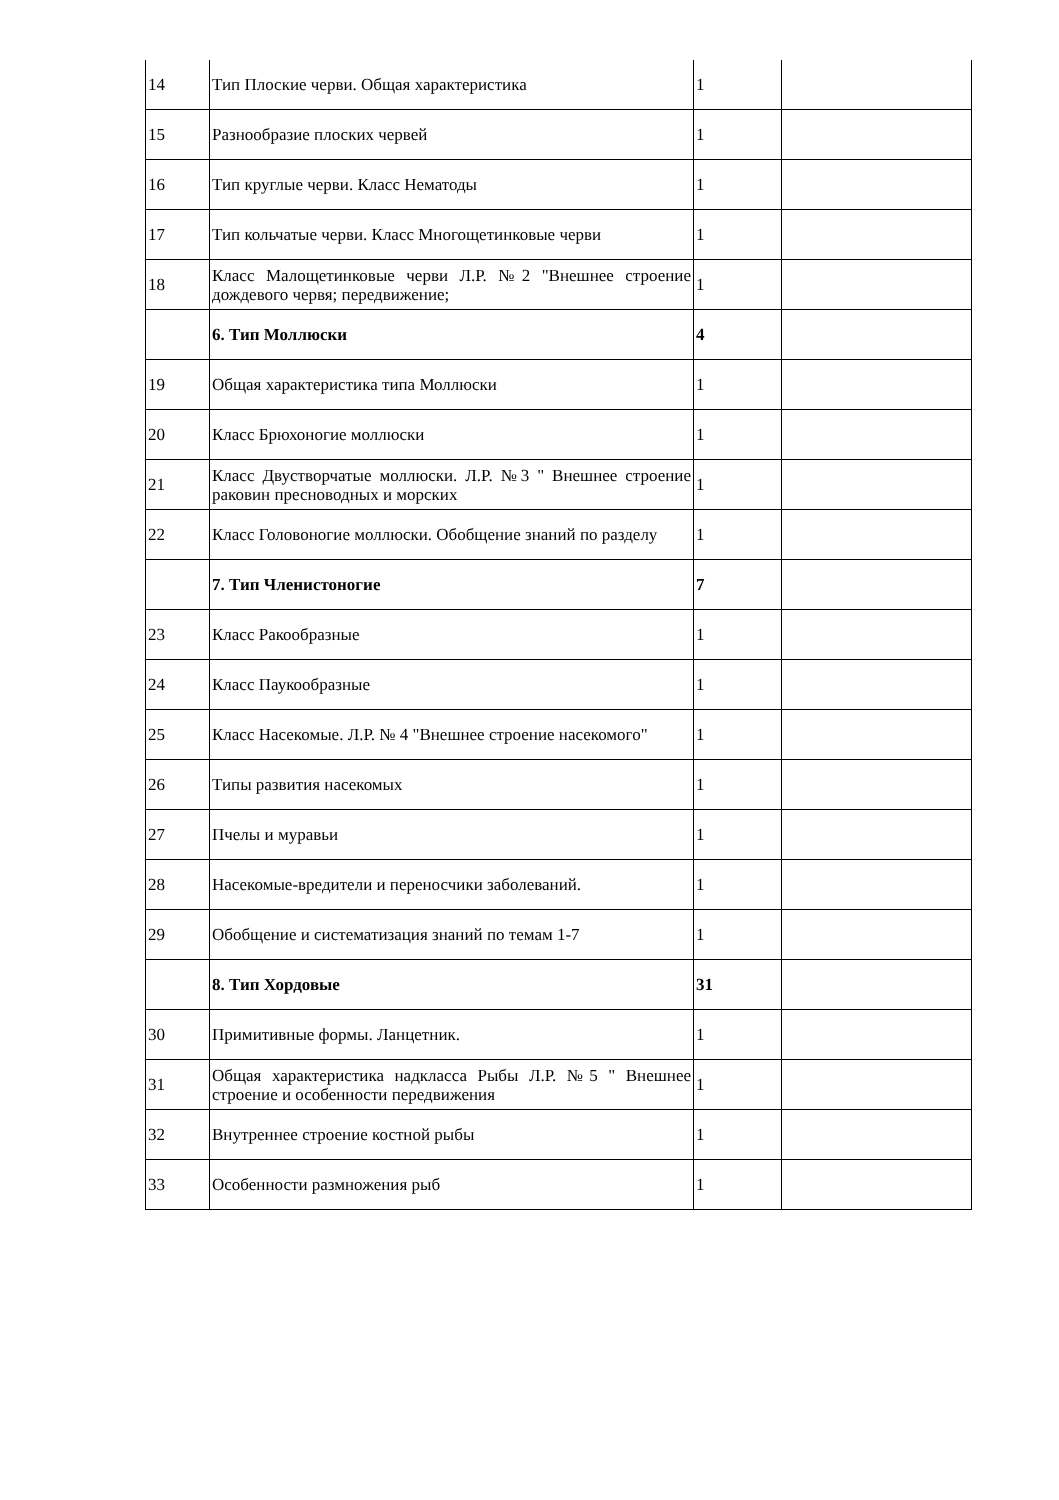| 14 | Тип Плоские черви. Общая характеристика | 1 | |
| 15 | Разнообразие плоских червей | 1 | |
| 16 | Тип круглые черви. Класс Нематоды | 1 | |
| 17 | Тип кольчатые черви. Класс Многощетинковые черви | 1 | |
| 18 | Класс Малощетинковые черви Л.Р. №2 "Внешнее строение дождевого червя; передвижение; | 1 | |
| | 6. Тип Моллюски | 4 | |
| 19 | Общая характеристика типа Моллюски | 1 | |
| 20 | Класс Брюхоногие моллюски | 1 | |
| 21 | Класс Двустворчатые моллюски. Л.Р. №3 " Внешнее строение раковин пресноводных и морских | 1 | |
| 22 | Класс Головоногие моллюски. Обобщение знаний по разделу | 1 | |
| | 7. Тип Членистоногие | 7 | |
| 23 | Класс Ракообразные | 1 | |
| 24 | Класс Паукообразные | 1 | |
| 25 | Класс Насекомые. Л.Р. № 4 "Внешнее строение насекомого" | 1 | |
| 26 | Типы развития насекомых | 1 | |
| 27 | Пчелы и муравьи | 1 | |
| 28 | Насекомые-вредители и переносчики заболеваний. | 1 | |
| 29 | Обобщение и систематизация знаний по темам 1-7 | 1 | |
| | 8. Тип Хордовые | 31 | |
| 30 | Примитивные формы. Ланцетник. | 1 | |
| 31 | Общая характеристика надкласса Рыбы Л.Р. №5 " Внешнее строение и особенности передвижения | 1 | |
| 32 | Внутреннее строение костной рыбы | 1 | |
| 33 | Особенности размножения рыб | 1 | |